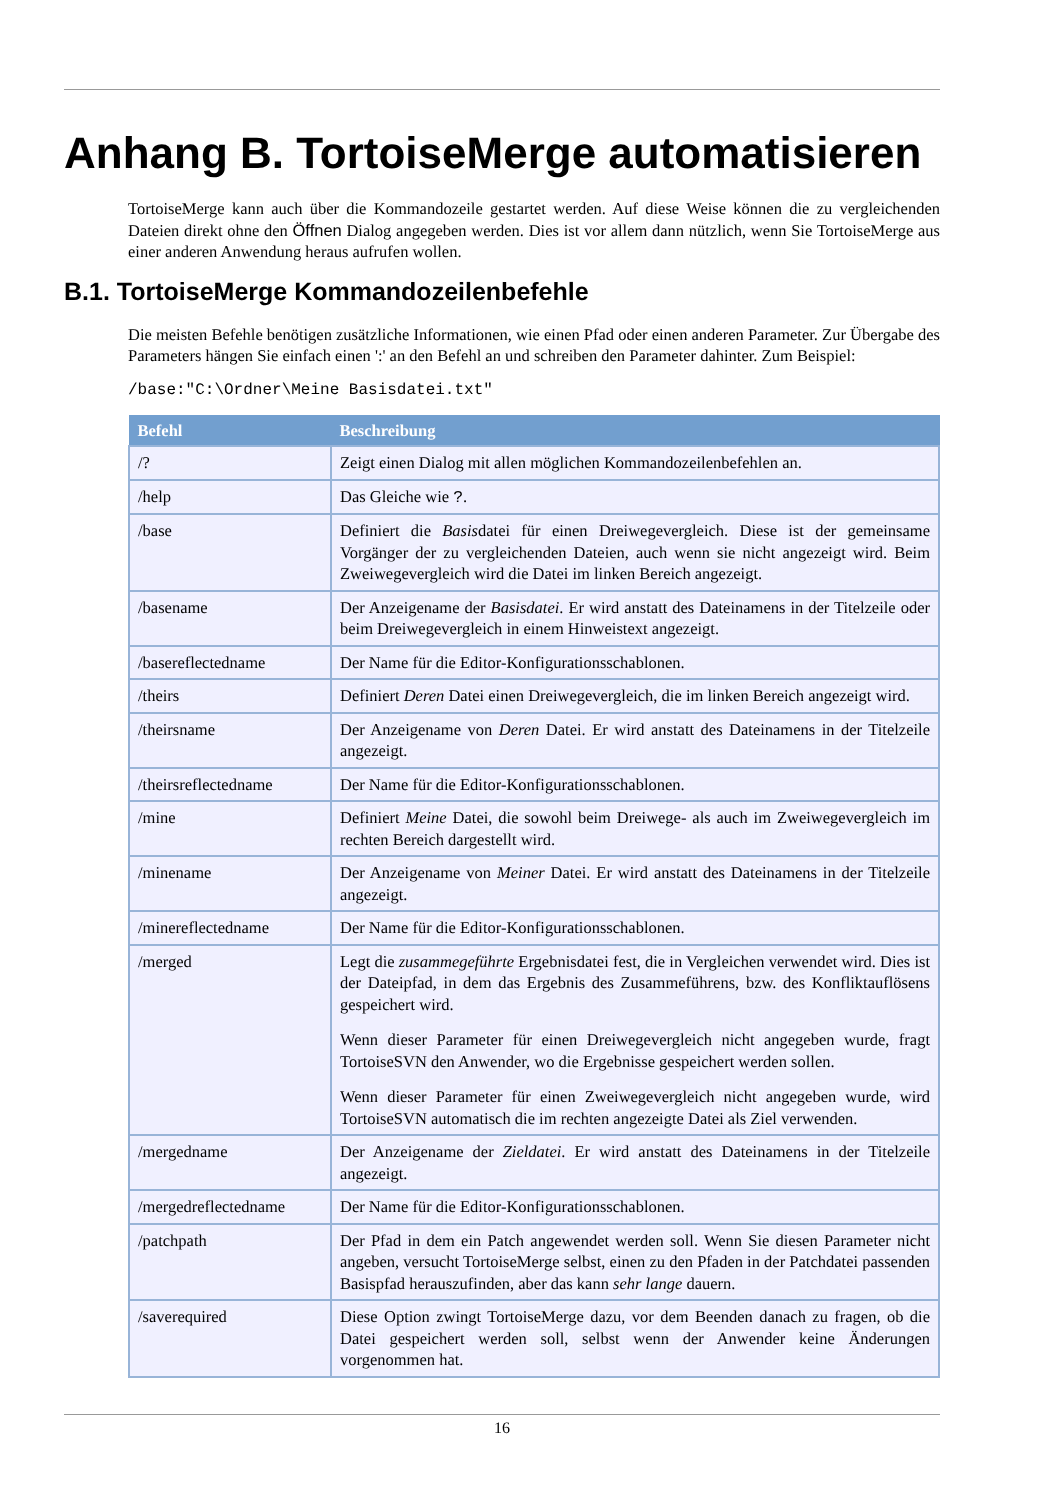Anhang B. TortoiseMerge automatisieren
TortoiseMerge kann auch über die Kommandozeile gestartet werden. Auf diese Weise können die zu vergleichenden Dateien direkt ohne den Öffnen Dialog angegeben werden. Dies ist vor allem dann nützlich, wenn Sie TortoiseMerge aus einer anderen Anwendung heraus aufrufen wollen.
B.1. TortoiseMerge Kommandozeilenbefehle
Die meisten Befehle benötigen zusätzliche Informationen, wie einen Pfad oder einen anderen Parameter. Zur Übergabe des Parameters hängen Sie einfach einen ':' an den Befehl an und schreiben den Parameter dahinter. Zum Beispiel:
/base:"C:\Ordner\Meine Basisdatei.txt"
| Befehl | Beschreibung |
| --- | --- |
| /? | Zeigt einen Dialog mit allen möglichen Kommandozeilenbefehlen an. |
| /help | Das Gleiche wie ? . |
| /base | Definiert die Basis datei für einen Dreiwegevergleich. Diese ist der gemeinsame Vorgänger der zu vergleichenden Dateien, auch wenn sie nicht angezeigt wird. Beim Zweiwegevergleich wird die Datei im linken Bereich angezeigt. |
| /basename | Der Anzeigename der Basisdatei . Er wird anstatt des Dateinamens in der Titelzeile oder beim Dreiwegevergleich in einem Hinweistext angezeigt. |
| /basereflectedname | Der Name für die Editor-Konfigurationsschablonen. |
| /theirs | Definiert Deren Datei einen Dreiwegevergleich, die im linken Bereich angezeigt wird. |
| /theirsname | Der Anzeigename von Deren Datei. Er wird anstatt des Dateinamens in der Titelzeile angezeigt. |
| /theirsreflectedname | Der Name für die Editor-Konfigurationsschablonen. |
| /mine | Definiert Meine Datei, die sowohl beim Dreiwege- als auch im Zweiwegevergleich im rechten Bereich dargestellt wird. |
| /minename | Der Anzeigename von Meiner Datei. Er wird anstatt des Dateinamens in der Titelzeile angezeigt. |
| /minereflectedname | Der Name für die Editor-Konfigurationsschablonen. |
| /merged | Legt die zusammegeführte Ergebnisdatei fest, die in Vergleichen verwendet wird. Dies ist der Dateipfad, in dem das Ergebnis des Zusammeführens, bzw. des Konfliktauflösens gespeichert wird. Wenn dieser Parameter für einen Dreiwegevergleich nicht angegeben wurde, fragt TortoiseSVN den Anwender, wo die Ergebnisse gespeichert werden sollen. Wenn dieser Parameter für einen Zweiwegevergleich nicht angegeben wurde, wird TortoiseSVN automatisch die im rechten angezeigte Datei als Ziel verwenden. |
| /mergedname | Der Anzeigename der Zieldatei . Er wird anstatt des Dateinamens in der Titelzeile angezeigt. |
| /mergedreflectedname | Der Name für die Editor-Konfigurationsschablonen. |
| /patchpath | Der Pfad in dem ein Patch angewendet werden soll. Wenn Sie diesen Parameter nicht angeben, versucht TortoiseMerge selbst, einen zu den Pfaden in der Patchdatei passenden Basispfad herauszufinden, aber das kann sehr lange dauern. |
| /saverequired | Diese Option zwingt TortoiseMerge dazu, vor dem Beenden danach zu fragen, ob die Datei gespeichert werden soll, selbst wenn der Anwender keine Änderungen vorgenommen hat. |
16